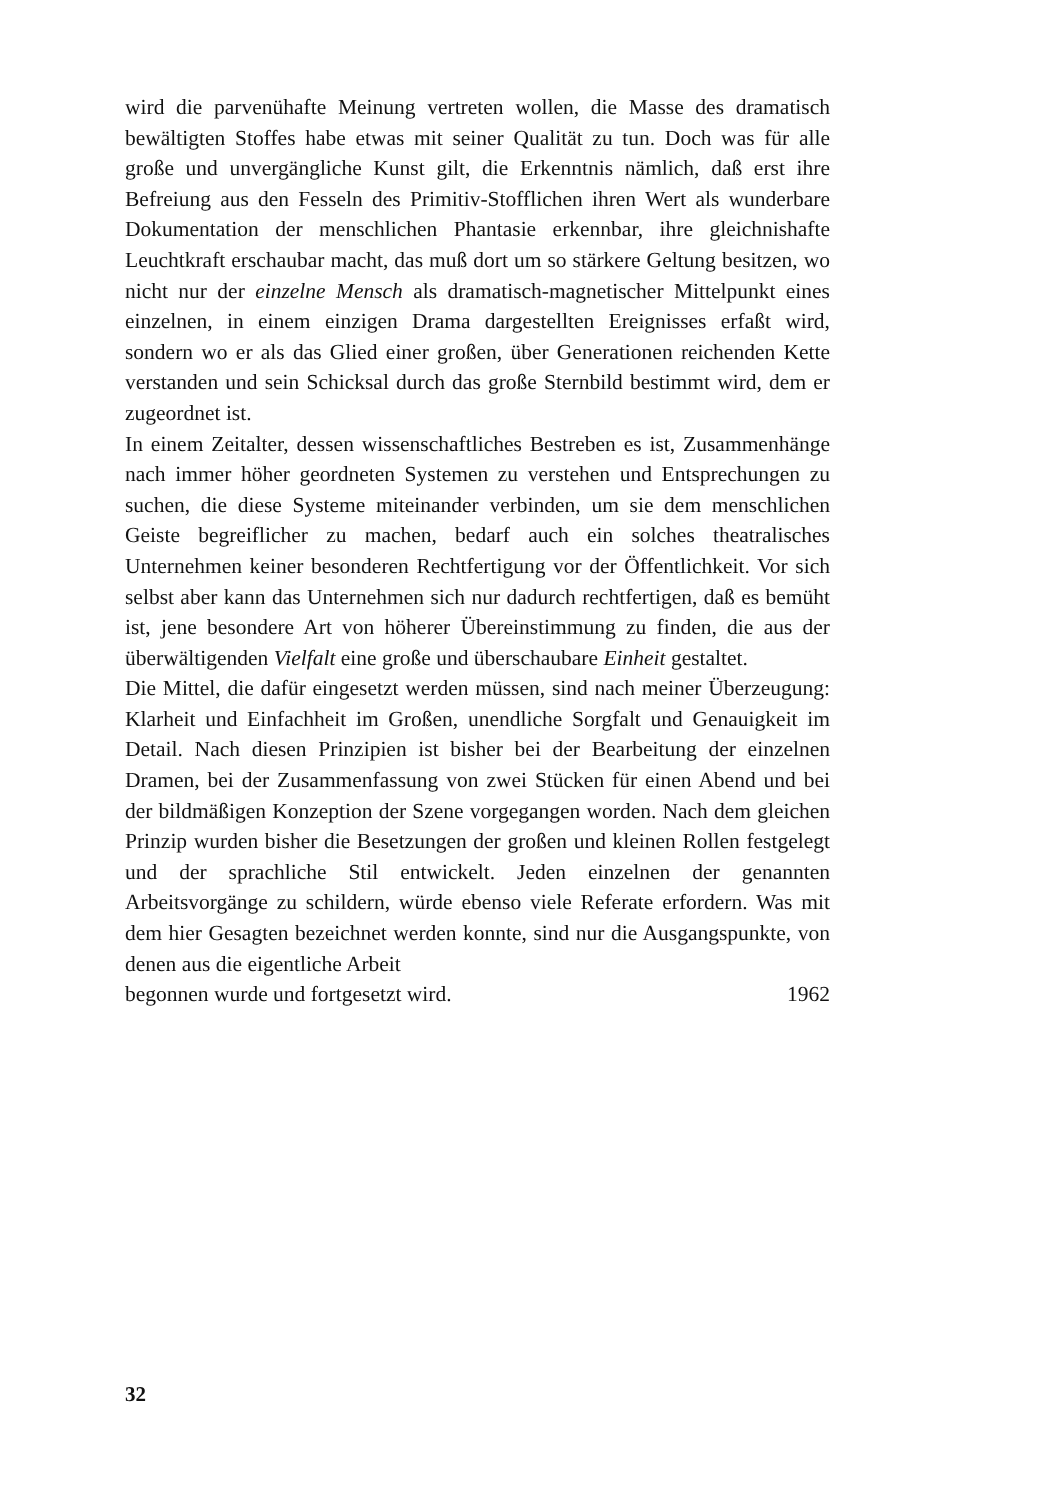wird die parvenühafte Meinung vertreten wollen, die Masse des dramatisch bewältigten Stoffes habe etwas mit seiner Qualität zu tun. Doch was für alle große und unvergängliche Kunst gilt, die Erkenntnis nämlich, daß erst ihre Befreiung aus den Fesseln des Primitiv-Stofflichen ihren Wert als wunderbare Dokumentation der menschlichen Phantasie erkennbar, ihre gleichnishafte Leuchtkraft erschaubar macht, das muß dort um so stärkere Geltung besitzen, wo nicht nur der einzelne Mensch als dramatisch-magnetischer Mittelpunkt eines einzelnen, in einem einzigen Drama dargestellten Ereignisses erfaßt wird, sondern wo er als das Glied einer großen, über Generationen reichenden Kette verstanden und sein Schicksal durch das große Sternbild bestimmt wird, dem er zugeordnet ist.
In einem Zeitalter, dessen wissenschaftliches Bestreben es ist, Zusammenhänge nach immer höher geordneten Systemen zu verstehen und Entsprechungen zu suchen, die diese Systeme miteinander verbinden, um sie dem menschlichen Geiste begreiflicher zu machen, bedarf auch ein solches theatralisches Unternehmen keiner besonderen Rechtfertigung vor der Öffentlichkeit. Vor sich selbst aber kann das Unternehmen sich nur dadurch rechtfertigen, daß es bemüht ist, jene besondere Art von höherer Übereinstimmung zu finden, die aus der überwältigenden Vielfalt eine große und überschaubare Einheit gestaltet.
Die Mittel, die dafür eingesetzt werden müssen, sind nach meiner Überzeugung: Klarheit und Einfachheit im Großen, unendliche Sorgfalt und Genauigkeit im Detail. Nach diesen Prinzipien ist bisher bei der Bearbeitung der einzelnen Dramen, bei der Zusammenfassung von zwei Stücken für einen Abend und bei der bildmäßigen Konzeption der Szene vorgegangen worden. Nach dem gleichen Prinzip wurden bisher die Besetzungen der großen und kleinen Rollen festgelegt und der sprachliche Stil entwickelt. Jeden einzelnen der genannten Arbeitsvorgänge zu schildern, würde ebenso viele Referate erfordern. Was mit dem hier Gesagten bezeichnet werden konnte, sind nur die Ausgangspunkte, von denen aus die eigentliche Arbeit
begonnen wurde und fortgesetzt wird. 1962
32